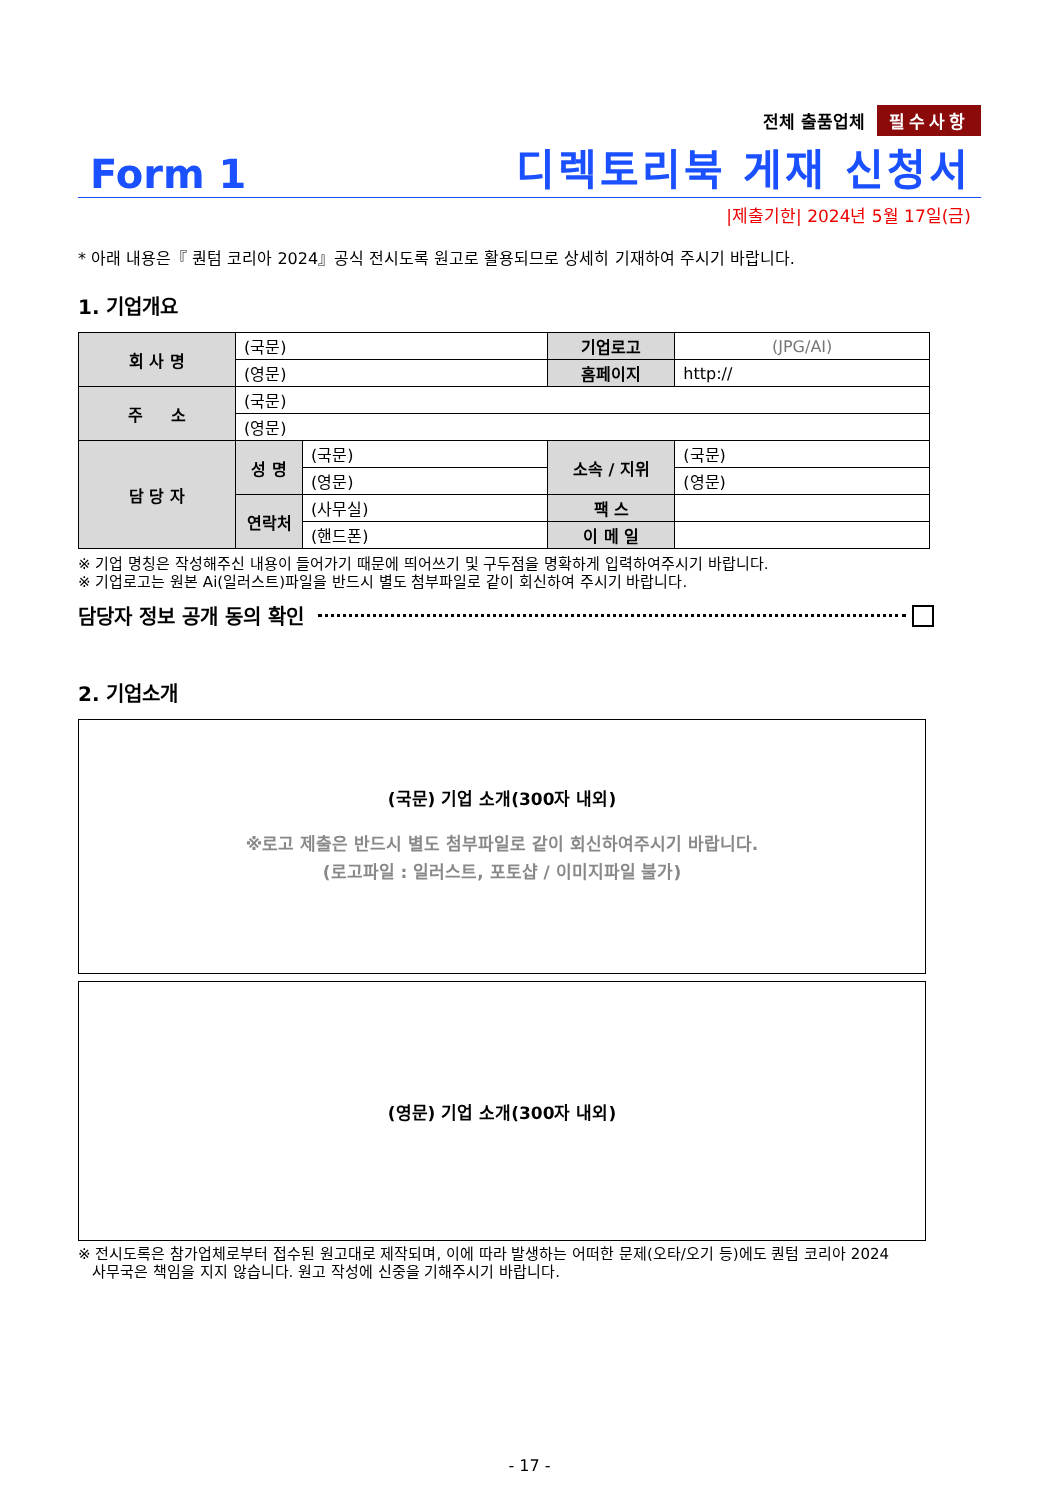전체 출품업체 필수사항
Form 1 디렉토리북 게재 신청서
|제출기한| 2024년 5월 17일(금)
* 아래 내용은『 퀀텀 코리아 2024』공식 전시도록 원고로 활용되므로 상세히 기재하여 주시기 바랍니다.
1. 기업개요
| 회 사 명 | (국문) | | 기업로고 | (JPG/AI) |
| | (영문) | | 홈페이지 | http:// |
| 주 소 | (국문) | | | |
| | (영문) | | | |
| 담 당 자 | 성 명 | (국문) | 소속 / 지위 | (국문) |
| | | (영문) | | (영문) |
| | 연락처 | (사무실) | 팩 스 | |
| | | (핸드폰) | 이 메 일 | |
※ 기업 명칭은 작성해주신 내용이 들어가기 때문에 띄어쓰기 및 구두점을 명확하게 입력하여주시기 바랍니다.
※ 기업로고는 원본 Ai(일러스트)파일을 반드시 별도 첨부파일로 같이 회신하여 주시기 바랍니다.
담당자 정보 공개 동의 확인
2. 기업소개
(국문) 기업 소개(300자 내외)
※로고 제출은 반드시 별도 첨부파일로 같이 회신하여주시기 바랍니다.
(로고파일 : 일러스트, 포토샵 / 이미지파일 불가)
(영문) 기업 소개(300자 내외)
※ 전시도록은 참가업체로부터 접수된 원고대로 제작되며, 이에 따라 발생하는 어떠한 문제(오타/오기 등)에도 퀀텀 코리아 2024
사무국은 책임을 지지 않습니다. 원고 작성에 신중을 기해주시기 바랍니다.
- 17 -